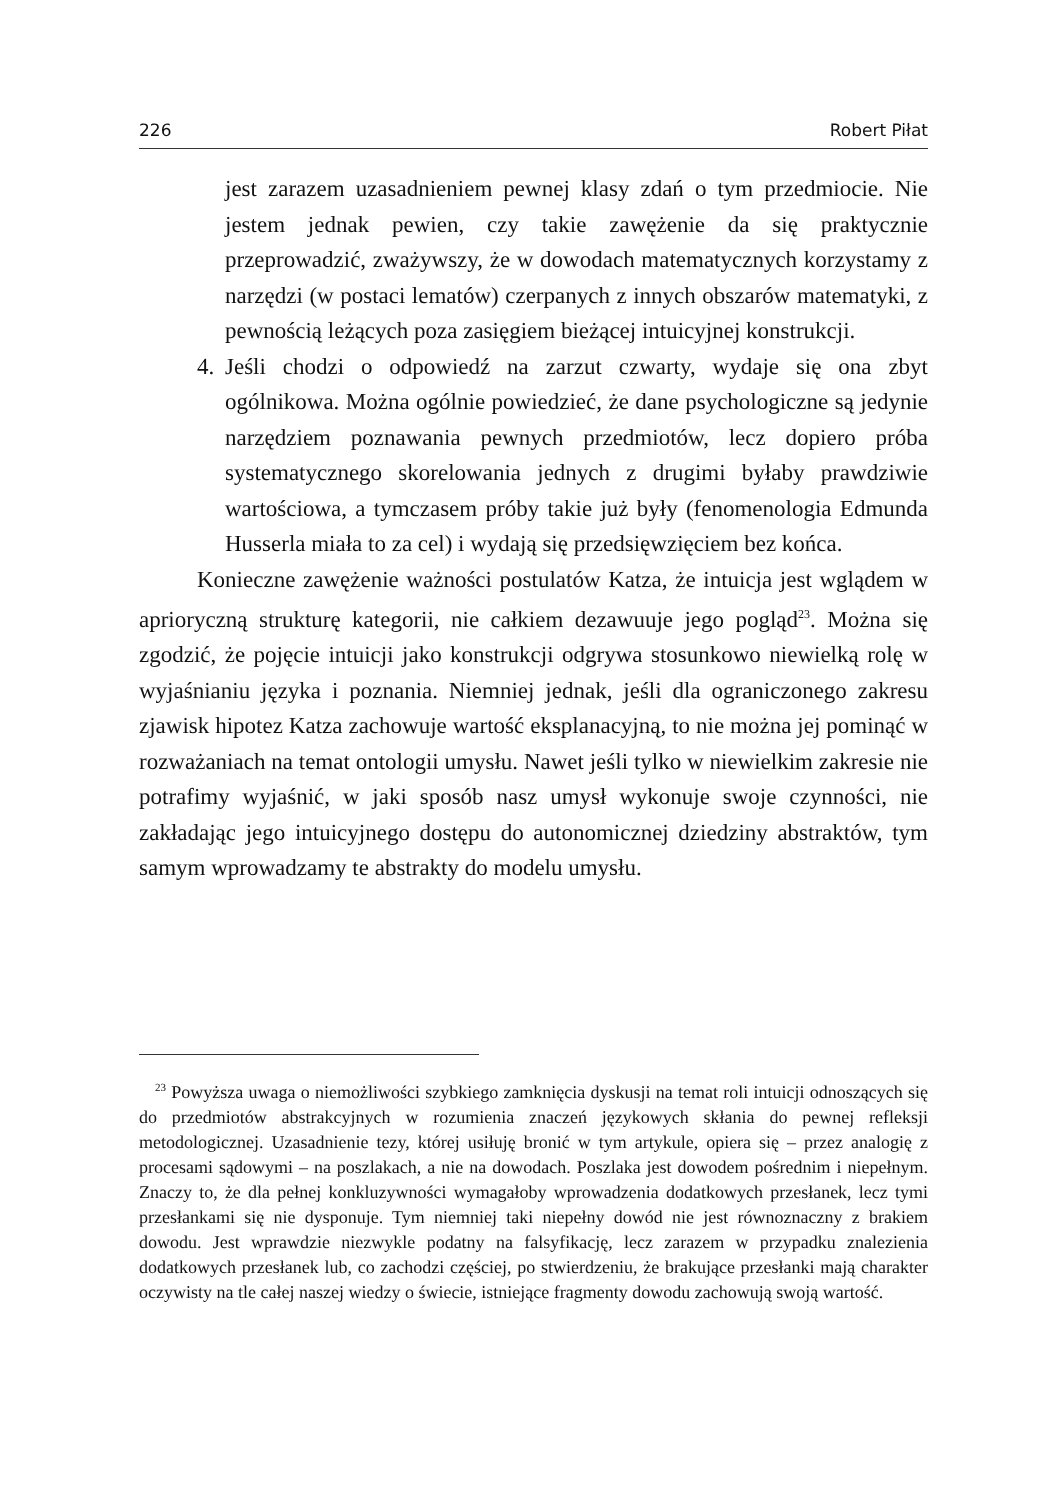226 Robert Piłat
jest zarazem uzasadnieniem pewnej klasy zdań o tym przedmiocie. Nie jestem jednak pewien, czy takie zawężenie da się praktycznie przeprowadzić, zważywszy, że w dowodach matematycznych korzystamy z narzędzi (w postaci lematów) czerpanych z innych obszarów matematyki, z pewnością leżących poza zasięgiem bieżącej intuicyjnej konstrukcji.
4. Jeśli chodzi o odpowiedź na zarzut czwarty, wydaje się ona zbyt ogólnikowa. Można ogólnie powiedzieć, że dane psychologiczne są jedynie narzędziem poznawania pewnych przedmiotów, lecz dopiero próba systematycznego skorelowania jednych z drugimi byłaby prawdziwie wartościowa, a tymczasem próby takie już były (fenomenologia Edmunda Husserla miała to za cel) i wydają się przedsięwzięciem bez końca.
Konieczne zawężenie ważności postulatów Katza, że intuicja jest wglądem w aprioryczną strukturę kategorii, nie całkiem dezawuuje jego pogląd<sup>23</sup>. Można się zgodzić, że pojęcie intuicji jako konstrukcji odgrywa stosunkowo niewielką rolę w wyjaśnianiu języka i poznania. Niemniej jednak, jeśli dla ograniczonego zakresu zjawisk hipotez Katza zachowuje wartość eksplanacyjną, to nie można jej pominąć w rozważaniach na temat ontologii umysłu. Nawet jeśli tylko w niewielkim zakresie nie potrafimy wyjaśnić, w jaki sposób nasz umysł wykonuje swoje czynności, nie zakładając jego intuicyjnego dostępu do autonomicznej dziedziny abstraktów, tym samym wprowadzamy te abstrakty do modelu umysłu.
<sup>23</sup> Powyższa uwaga o niemożliwości szybkiego zamknięcia dyskusji na temat roli intuicji odnoszących się do przedmiotów abstrakcyjnych w rozumienia znaczeń językowych skłania do pewnej refleksji metodologicznej. Uzasadnienie tezy, której usiłuję bronić w tym artykule, opiera się – przez analogię z procesami sądowymi – na poszlakach, a nie na dowodach. Poszlaka jest dowodem pośrednim i niepełnym. Znaczy to, że dla pełnej konkluzywności wymagałoby wprowadzenia dodatkowych przesłanek, lecz tymi przesłankami się nie dysponuje. Tym niemniej taki niepełny dowód nie jest równoznaczny z brakiem dowodu. Jest wprawdzie niezwykle podatny na falsyfikację, lecz zarazem w przypadku znalezienia dodatkowych przesłanek lub, co zachodzi częściej, po stwierdzeniu, że brakujące przesłanki mają charakter oczywisty na tle całej naszej wiedzy o świecie, istniejące fragmenty dowodu zachowują swoją wartość.